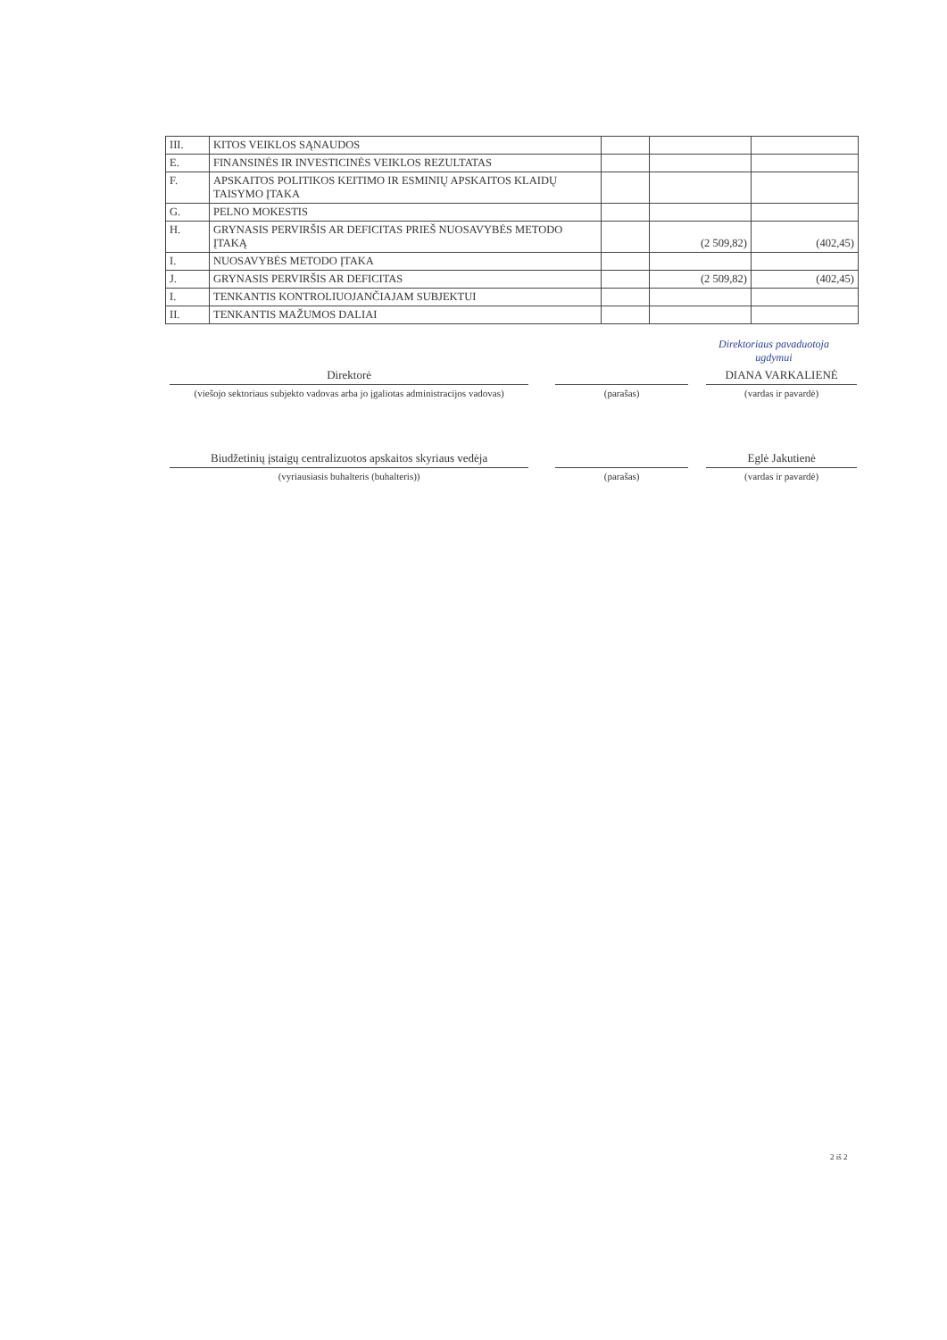| III. | KITOS VEIKLOS SĄNAUDOS | | | |
| E. | FINANSINĖS IR INVESTICINĖS VEIKLOS REZULTATAS | | | |
| F. | APSKAITOS POLITIKOS KEITIMO IR ESMINIŲ APSKAITOS KLAIDŲ TAISYMO ĮTAKA | | | |
| G. | PELNO MOKESTIS | | | |
| H. | GRYNASIS PERVIRŠIS AR DEFICITAS PRIEŠ NUOSAVYBĖS METODO ĮTAKĄ | | (2 509,82) | (402,45) |
| I. | NUOSAVYBĖS METODO ĮTAKA | | | |
| J. | GRYNASIS PERVIRŠIS AR DEFICITAS | | (2 509,82) | (402,45) |
| I. | TENKANTIS KONTROLIUOJANČIAJAM SUBJEKTUI | | | |
| II. | TENKANTIS MAŽUMOS DALIAI | | | |
Direktoriaus pavaduotoja
ugdymui
Direktorė
(viešojo sektoriaus subjekto vadovas arba jo įgaliotas administracijos vadovas)
(parašas)
DIANA VARKALIENĖ
(vardas ir pavardė)
Biudžetinių įstaigų centralizuotos apskaitos skyriaus vedėja
(vyriausiasis buhalteris (buhalteris))
(parašas)
Eglė Jakutienė
(vardas ir pavardė)
2 iš 2